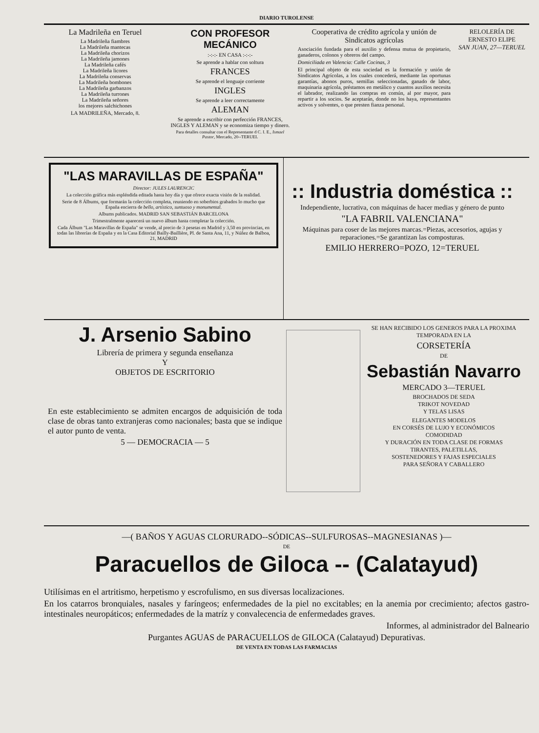DIARIO TUROLENSE
La Madrileña en Teruel
La Madrileña fiambres
La Madrileña mantecas
La Madrileña chorizos
La Madrileña jamones
La Madrileña cafés
La Madrileña licores
La Madrileña conservas
La Madrileña bombones
La Madrileña garbanzos
La Madrileña turrones
La Madrileña señores
los mejores salchichones
LA MADRILEÑA, Mercado, 8.
CON PROFESOR MECÁNICO
:-:-:- EN CASA :-:-:-
Se aprende a hablar con soltura
FRANCES
Se aprende el lenguaje corriente
INGLES
Se aprende a leer correctamente
ALEMAN
Se aprende a escribir con perfección FRANCES, INGLES Y ALEMAN y se economiza tiempo y dinero.
Para detalles consultar con el Representante d C. I. E., Ismael Pastor, Mercado, 20--TERUEL
Cooperativa de crédito agrícola y unión de Sindicatos agrícolas
Asociación fundada para el auxilio y defensa mutua de propietario, ganaderos, colonos y obreros del campo.
Domiciliada en Valencia: Calle Cocinas, 3
El principal objeto de esta sociedad es la formación y unión de Sindicatos Agrícolas, a los cuales concederá, mediante las oportunas garantías, abonos puros, semillas seleccionadas, ganado de labor, maquinaria agrícola, préstamos en metálico y cuantos auxilios necesita el labrador, realizando las compras en común, al por mayor, para repartir a los socios. Se aceptarán, donde no los haya, representantes activos y solventes, o que presten fianza personal.
RELOLERÍA DE ERNESTO ELIPE
SAN JUAN, 27—TERUEL
"LAS MARAVILLAS DE ESPAÑA"
Director: JULES LAURENCIC
La colección gráfica más espléndida editada hasta hoy día y que ofrece exacta visión de la realidad.
Serie de 8 Álbums, que formarán la colección completa, reuniendo en soberbios grabados lo mucho que España encierra de bello, artístico, suntuoso y monumental.
Albums publicados. MADRID SAN SEBASTIÁN BARCELONA
Trimestralmente aparecerá un nuevo álbum hasta completar la colección.
Cada Álbum "Las Maravillas de España" se vende, al precio de 3 pesetas en Madrid y 3,50 en provincias, en todas las librerías de España y en la Casa Editorial Bailly-Baillière, Pl. de Santa Ana, 11, y Núñez de Balboa, 21, MADRID
:: Industria doméstica ::
Independiente, lucrativa, con máquinas de hacer medias y género de punto
"LA FABRIL VALENCIANA"
Máquinas para coser de las mejores marcas.=Piezas, accesorios, agujas y reparaciones.=Se garantizan las composturas.
EMILIO HERRERO=POZO, 12=TERUEL
J. Arsenio Sabino
Librería de primera y segunda enseñanza
Y
OBJETOS DE ESCRITORIO
En este establecimiento se admiten encargos de adquisición de toda clase de obras tanto extranjeras como nacionales; basta que se indique el autor punto de venta.
5 — DEMOCRACIA — 5
SE HAN RECIBIDO LOS GENEROS PARA LA PROXIMA TEMPORADA EN LA
CORSETERÍA
DE
Sebastián Navarro
MERCADO 3—TERUEL
BROCHADOS DE SEDA
TRIKOT NOVEDAD
Y TELAS LISAS
ELEGANTES MODELOS
EN CORSÉS DE LUJO Y ECONÓMICOS
COMODIDAD
Y DURACIÓN EN TODA CLASE DE FORMAS
TIRANTES, PALETILLAS,
SOSTENEDORES Y FAJAS ESPECIALES
PARA SEÑORA Y CABALLERO
—( BAÑOS Y AGUAS CLORURADO--SÓDICAS--SULFUROSAS--MAGNESIANAS )—
DE
Paracuellos de Giloca -- (Calatayud)
Utilísimas en el artritismo, herpetismo y escrofulismo, en sus diversas localizaciones.
En los catarros bronquiales, nasales y faríngeos; enfermedades de la piel no excitables; en la anemia por crecimiento; afectos gastro-intestinales neuropáticos; enfermedades de la matríz y convalecencia de enfermedades graves.
Informes, al administrador del Balneario
Purgantes AGUAS de PARACUELLOS de GILOCA (Calatayud) Depurativas.
DE VENTA EN TODAS LAS FARMACIAS